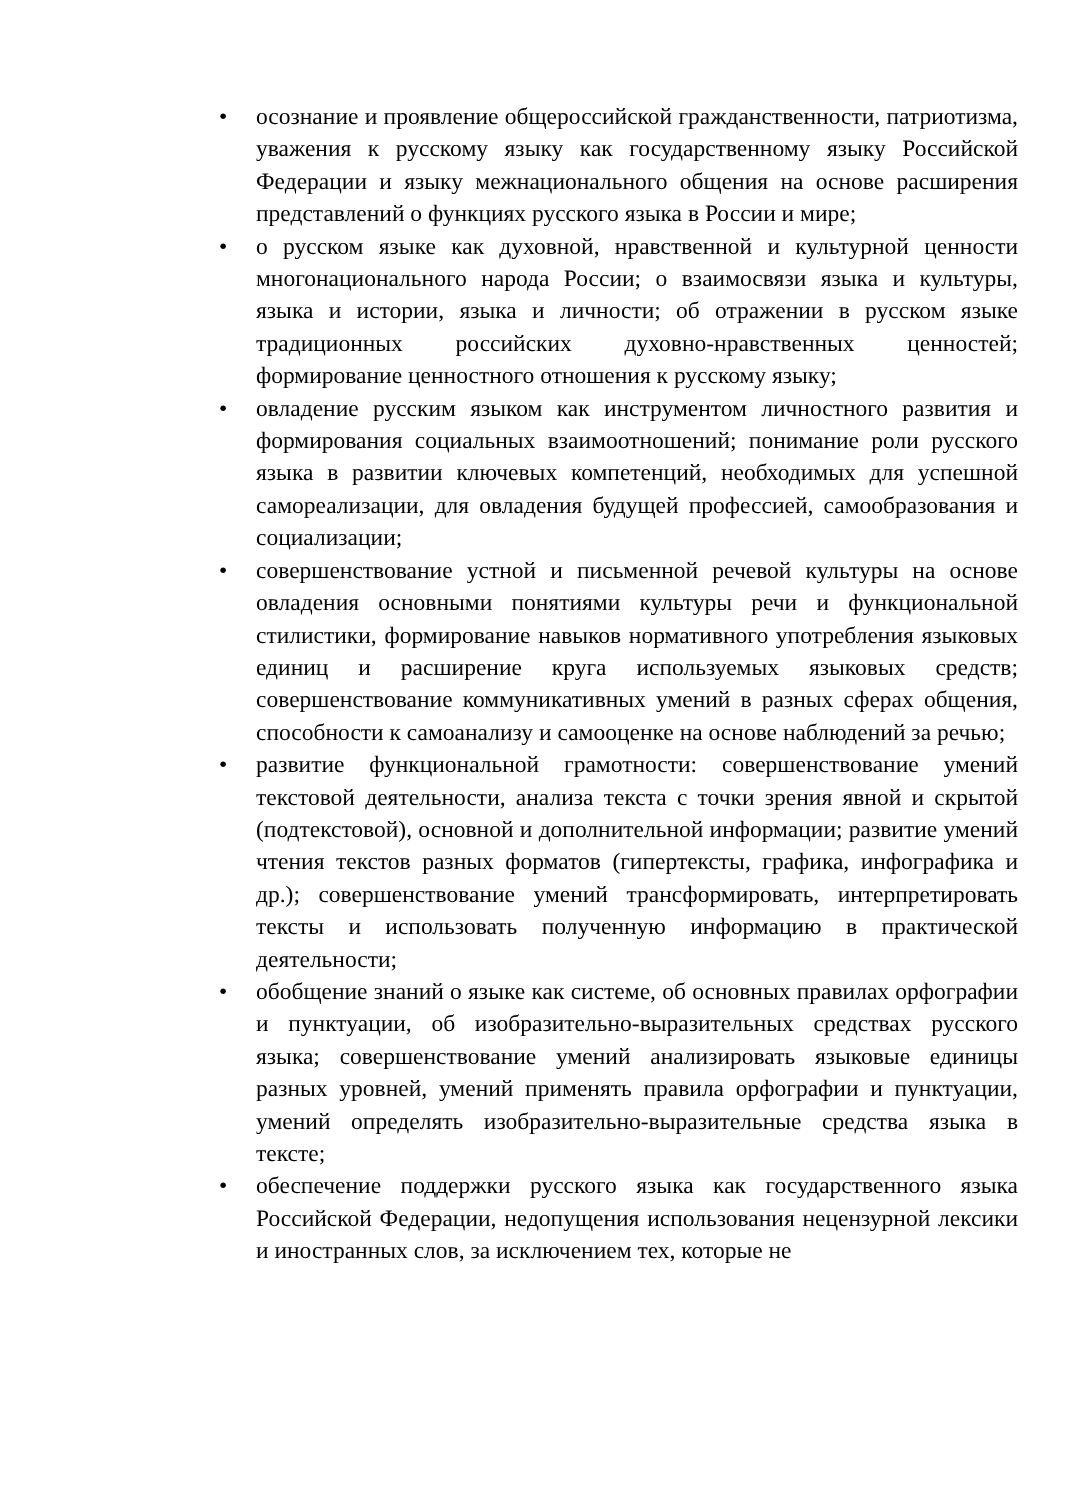• осознание и проявление общероссийской гражданственности, патриотизма, уважения к русскому языку как государственному языку Российской Федерации и языку межнационального общения на основе расширения представлений о функциях русского языка в России и мире;
• о русском языке как духовной, нравственной и культурной ценности многонационального народа России; о взаимосвязи языка и культуры, языка и истории, языка и личности; об отражении в русском языке традиционных российских духовно-нравственных ценностей; формирование ценностного отношения к русскому языку;
• овладение русским языком как инструментом личностного развития и формирования социальных взаимоотношений; понимание роли русского языка в развитии ключевых компетенций, необходимых для успешной самореализации, для овладения будущей профессией, самообразования и социализации;
• совершенствование устной и письменной речевой культуры на основе овладения основными понятиями культуры речи и функциональной стилистики, формирование навыков нормативного употребления языковых единиц и расширение круга используемых языковых средств; совершенствование коммуникативных умений в разных сферах общения, способности к самоанализу и самооценке на основе наблюдений за речью;
• развитие функциональной грамотности: совершенствование умений текстовой деятельности, анализа текста с точки зрения явной и скрытой (подтекстовой), основной и дополнительной информации; развитие умений чтения текстов разных форматов (гипертексты, графика, инфографика и др.); совершенствование умений трансформировать, интерпретировать тексты и использовать полученную информацию в практической деятельности;
• обобщение знаний о языке как системе, об основных правилах орфографии и пунктуации, об изобразительно-выразительных средствах русского языка; совершенствование умений анализировать языковые единицы разных уровней, умений применять правила орфографии и пунктуации, умений определять изобразительно-выразительные средства языка в тексте;
• обеспечение поддержки русского языка как государственного языка Российской Федерации, недопущения использования нецензурной лексики и иностранных слов, за исключением тех, которые не